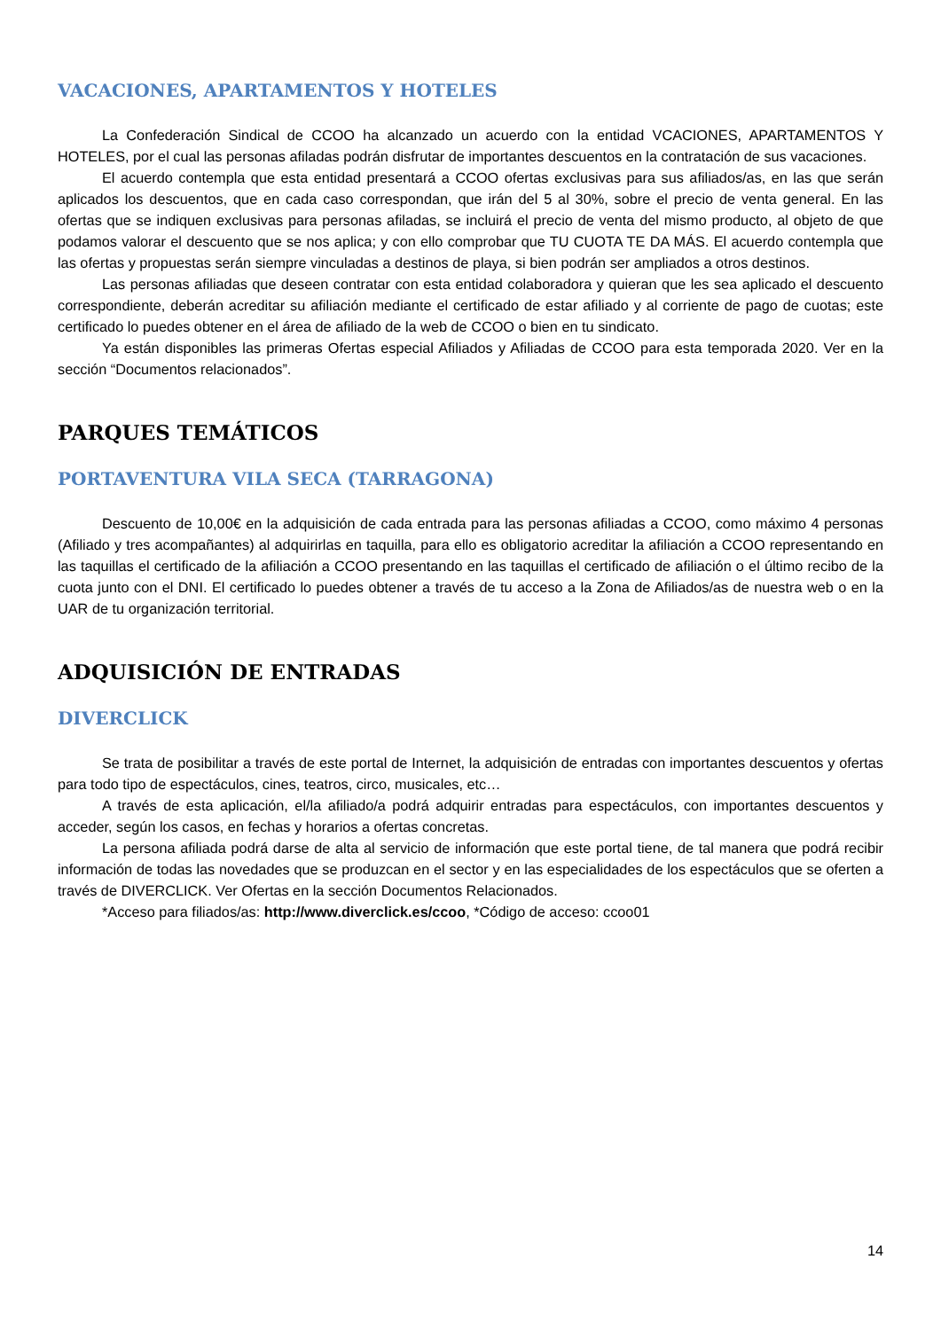VACACIONES, APARTAMENTOS Y HOTELES
La Confederación Sindical de CCOO ha alcanzado un acuerdo con la entidad VCACIONES, APARTAMENTOS Y HOTELES, por el cual las personas afiladas podrán disfrutar de importantes descuentos en la contratación de sus vacaciones.
El acuerdo contempla que esta entidad presentará a CCOO ofertas exclusivas para sus afiliados/as, en las que serán aplicados los descuentos, que en cada caso correspondan, que irán del 5 al 30%, sobre el precio de venta general. En las ofertas que se indiquen exclusivas para personas afiladas, se incluirá el precio de venta del mismo producto, al objeto de que podamos valorar el descuento que se nos aplica; y con ello comprobar que TU CUOTA TE DA MÁS. El acuerdo contempla que las ofertas y propuestas serán siempre vinculadas a destinos de playa, si bien podrán ser ampliados a otros destinos.
Las personas afiliadas que deseen contratar con esta entidad colaboradora y quieran que les sea aplicado el descuento correspondiente, deberán acreditar su afiliación mediante el certificado de estar afiliado y al corriente de pago de cuotas; este certificado lo puedes obtener en el área de afiliado de la web de CCOO o bien en tu sindicato.
Ya están disponibles las primeras Ofertas especial Afiliados y Afiliadas de CCOO para esta temporada 2020. Ver en la sección “Documentos relacionados”.
PARQUES TEMÁTICOS
PORTAVENTURA VILA SECA (TARRAGONA)
Descuento de 10,00€ en la adquisición de cada entrada para las personas afiliadas a CCOO, como máximo 4 personas (Afiliado y tres acompañantes) al adquirirlas en taquilla, para ello es obligatorio acreditar la afiliación a CCOO representando en las taquillas el certificado de la afiliación a CCOO presentando en las taquillas el certificado de afiliación o el último recibo de la cuota junto con el DNI. El certificado lo puedes obtener a través de tu acceso a la Zona de Afiliados/as de nuestra web o en la UAR de tu organización territorial.
ADQUISICIÓN DE ENTRADAS
DIVERCLICK
Se trata de posibilitar a través de este portal de Internet, la adquisición de entradas con importantes descuentos y ofertas para todo tipo de espectáculos, cines, teatros, circo, musicales, etc…
A través de esta aplicación, el/la afiliado/a podrá adquirir entradas para espectáculos, con importantes descuentos y acceder, según los casos, en fechas y horarios a ofertas concretas.
La persona afiliada podrá darse de alta al servicio de información que este portal tiene, de tal manera que podrá recibir información de todas las novedades que se produzcan en el sector y en las especialidades de los espectáculos que se oferten a través de DIVERCLICK. Ver Ofertas en la sección Documentos Relacionados.
*Acceso para filiados/as: http://www.diverclick.es/ccoo, *Código de acceso: ccoo01
14